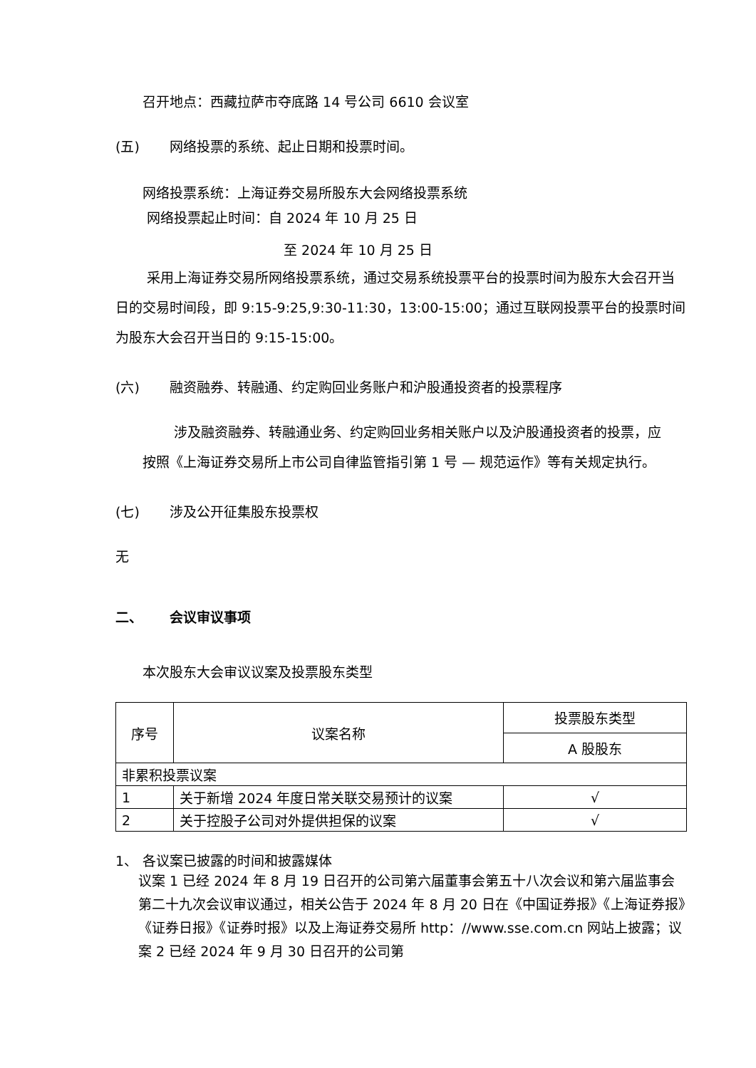召开地点：西藏拉萨市夺底路 14 号公司 6610 会议室
(五) 网络投票的系统、起止日期和投票时间。
网络投票系统：上海证券交易所股东大会网络投票系统
网络投票起止时间：自 2024 年 10 月 25 日
至 2024 年 10 月 25 日
采用上海证券交易所网络投票系统，通过交易系统投票平台的投票时间为股东大会召开当日的交易时间段，即 9:15-9:25,9:30-11:30，13:00-15:00；通过互联网投票平台的投票时间为股东大会召开当日的 9:15-15:00。
(六) 融资融券、转融通、约定购回业务账户和沪股通投资者的投票程序
涉及融资融券、转融通业务、约定购回业务相关账户以及沪股通投资者的投票，应按照《上海证券交易所上市公司自律监管指引第 1 号 — 规范运作》等有关规定执行。
(七) 涉及公开征集股东投票权
无
二、 会议审议事项
本次股东大会审议议案及投票股东类型
| 序号 | 议案名称 | 投票股东类型 |
| | | A 股股东 |
| 非累积投票议案 | | |
| 1 | 关于新增 2024 年度日常关联交易预计的议案 | √ |
| 2 | 关于控股子公司对外提供担保的议案 | √ |
1、 各议案已披露的时间和披露媒体
议案 1 已经 2024 年 8 月 19 日召开的公司第六届董事会第五十八次会议和第六届监事会第二十九次会议审议通过，相关公告于 2024 年 8 月 20 日在《中国证券报》《上海证券报》《证券日报》《证券时报》以及上海证券交易所 http：//www.sse.com.cn 网站上披露；议案 2 已经 2024 年 9 月 30 日召开的公司第